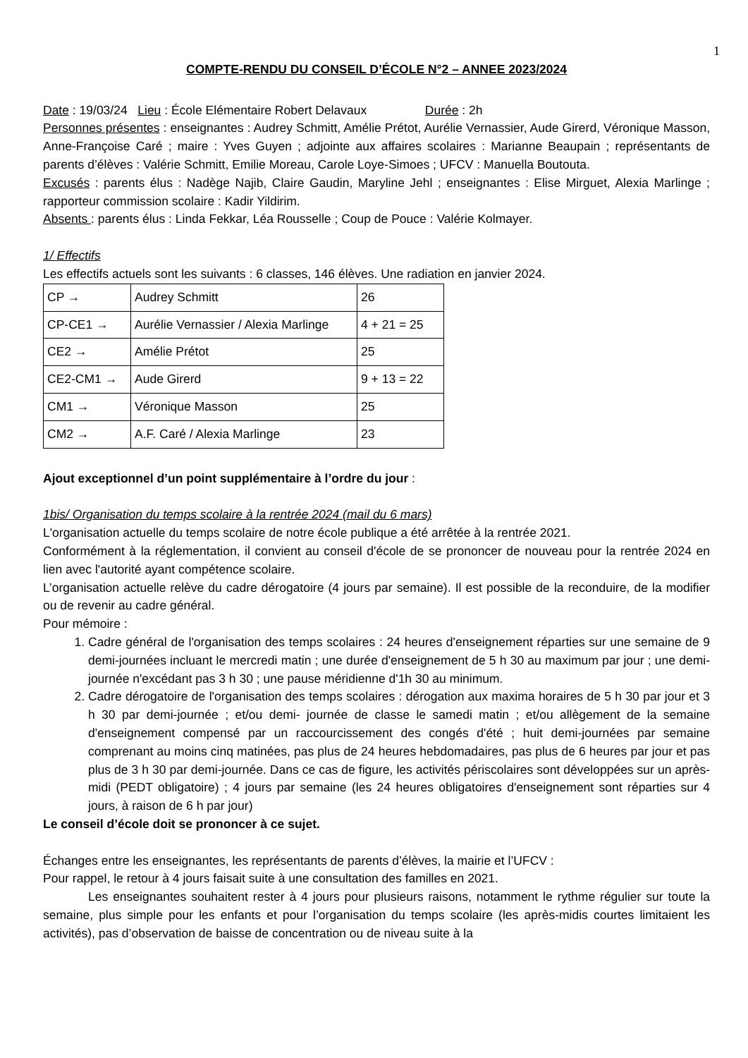1
COMPTE-RENDU DU CONSEIL D’ÉCOLE N°2 – ANNEE 2023/2024
Date : 19/03/24 Lieu : École Elémentaire Robert Delavaux Durée : 2h
Personnes présentes : enseignantes : Audrey Schmitt, Amélie Prétot, Aurélie Vernassier, Aude Girerd, Véronique Masson, Anne-Françoise Caré ; maire : Yves Guyen ; adjointe aux affaires scolaires : Marianne Beaupain ; représentants de parents d’élèves : Valérie Schmitt, Emilie Moreau, Carole Loye-Simoes ; UFCV : Manuella Boutouta.
Excusés : parents élus : Nadège Najib, Claire Gaudin, Maryline Jehl ; enseignantes : Elise Mirguet, Alexia Marlinge ; rapporteur commission scolaire : Kadir Yildirim.
Absents : parents élus : Linda Fekkar, Léa Rousselle ; Coup de Pouce : Valérie Kolmayer.
1/ Effectifs
Les effectifs actuels sont les suivants : 6 classes, 146 élèves. Une radiation en janvier 2024.
| CP → | Audrey Schmitt | 26 |
| CP-CE1 → | Aurélie Vernassier / Alexia Marlinge | 4 + 21 = 25 |
| CE2 → | Amélie Prétot | 25 |
| CE2-CM1 → | Aude Girerd | 9 + 13 = 22 |
| CM1 → | Véronique Masson | 25 |
| CM2 → | A.F. Caré / Alexia Marlinge | 23 |
Ajout exceptionnel d’un point supplémentaire à l’ordre du jour :
1bis/ Organisation du temps scolaire à la rentrée 2024 (mail du 6 mars)
L'organisation actuelle du temps scolaire de notre école publique a été arrêtée à la rentrée 2021.
Conformément à la réglementation, il convient au conseil d'école de se prononcer de nouveau pour la rentrée 2024 en lien avec l'autorité ayant compétence scolaire.
L’organisation actuelle relève du cadre dérogatoire (4 jours par semaine). Il est possible de la reconduire, de la modifier ou de revenir au cadre général.
Pour mémoire :
1. Cadre général de l'organisation des temps scolaires : 24 heures d'enseignement réparties sur une semaine de 9 demi-journées incluant le mercredi matin ; une durée d'enseignement de 5 h 30 au maximum par jour ; une demi-journée n'excédant pas 3 h 30 ; une pause méridienne d'1h 30 au minimum.
2. Cadre dérogatoire de l'organisation des temps scolaires : dérogation aux maxima horaires de 5 h 30 par jour et 3 h 30 par demi-journée ; et/ou demi- journée de classe le samedi matin ; et/ou allègement de la semaine d'enseignement compensé par un raccourcissement des congés d'été ; huit demi-journées par semaine comprenant au moins cinq matinées, pas plus de 24 heures hebdomadaires, pas plus de 6 heures par jour et pas plus de 3 h 30 par demi-journée. Dans ce cas de figure, les activités périscolaires sont développées sur un après-midi (PEDT obligatoire) ; 4 jours par semaine (les 24 heures obligatoires d'enseignement sont réparties sur 4 jours, à raison de 6 h par jour)
Le conseil d’école doit se prononcer à ce sujet.
Échanges entre les enseignantes, les représentants de parents d’élèves, la mairie et l’UFCV :
Pour rappel, le retour à 4 jours faisait suite à une consultation des familles en 2021.
Les enseignantes souhaitent rester à 4 jours pour plusieurs raisons, notamment le rythme régulier sur toute la semaine, plus simple pour les enfants et pour l’organisation du temps scolaire (les après-midis courtes limitaient les activités), pas d’observation de baisse de concentration ou de niveau suite à la